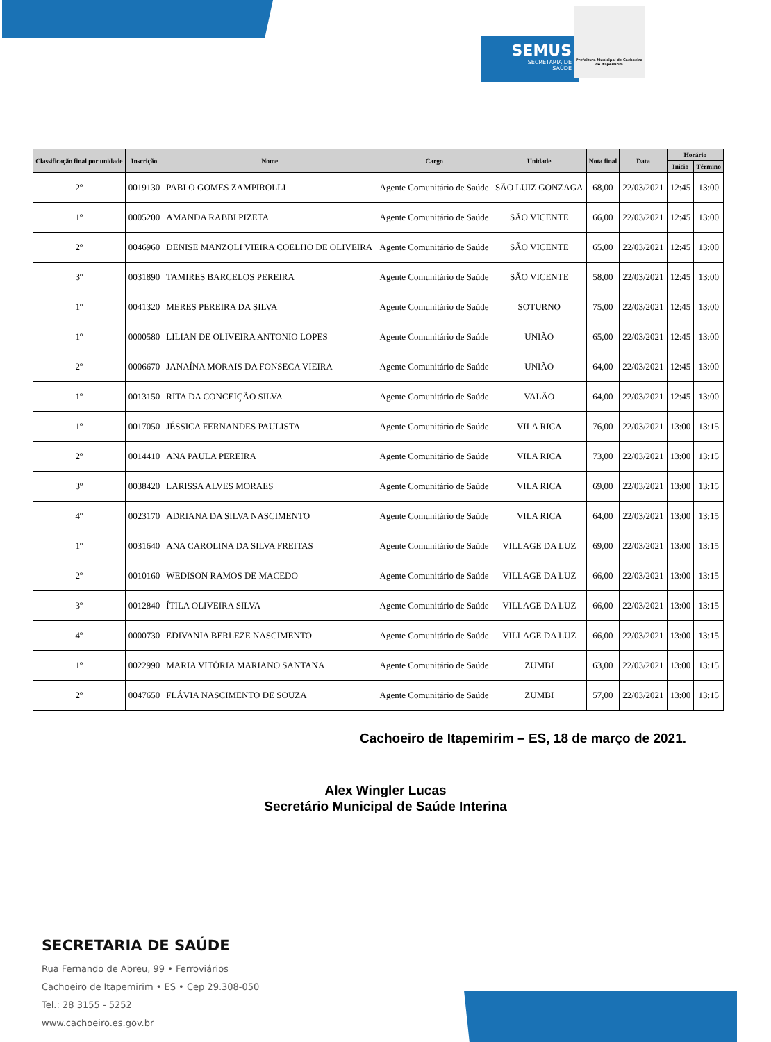SEMUS
SECRETARIA DE
SAÚDE
Prefeitura Municipal de Cachoeiro de Itapemirim
| Classificação final por unidade | Inscrição | Nome | Cargo | Unidade | Nota final | Data | Horário | |
| --- | --- | --- | --- | --- | --- | --- | --- | --- |
| | | | | | | | Inicio | Término |
| 2º | 0019130 | PABLO GOMES ZAMPIROLLI | Agente Comunitário de Saúde | SÃO LUIZ GONZAGA | 68,00 | 22/03/2021 | 12:45 | 13:00 |
| 1º | 0005200 | AMANDA RABBI PIZETA | Agente Comunitário de Saúde | SÃO VICENTE | 66,00 | 22/03/2021 | 12:45 | 13:00 |
| 2º | 0046960 | DENISE MANZOLI VIEIRA COELHO DE OLIVEIRA | Agente Comunitário de Saúde | SÃO VICENTE | 65,00 | 22/03/2021 | 12:45 | 13:00 |
| 3º | 0031890 | TAMIRES BARCELOS PEREIRA | Agente Comunitário de Saúde | SÃO VICENTE | 58,00 | 22/03/2021 | 12:45 | 13:00 |
| 1º | 0041320 | MERES PEREIRA DA SILVA | Agente Comunitário de Saúde | SOTURNO | 75,00 | 22/03/2021 | 12:45 | 13:00 |
| 1º | 0000580 | LILIAN DE OLIVEIRA ANTONIO LOPES | Agente Comunitário de Saúde | UNIÃO | 65,00 | 22/03/2021 | 12:45 | 13:00 |
| 2º | 0006670 | JANAÍNA MORAIS DA FONSECA VIEIRA | Agente Comunitário de Saúde | UNIÃO | 64,00 | 22/03/2021 | 12:45 | 13:00 |
| 1º | 0013150 | RITA DA CONCEIÇÃO SILVA | Agente Comunitário de Saúde | VALÃO | 64,00 | 22/03/2021 | 12:45 | 13:00 |
| 1º | 0017050 | JÉSSICA FERNANDES PAULISTA | Agente Comunitário de Saúde | VILA RICA | 76,00 | 22/03/2021 | 13:00 | 13:15 |
| 2º | 0014410 | ANA PAULA PEREIRA | Agente Comunitário de Saúde | VILA RICA | 73,00 | 22/03/2021 | 13:00 | 13:15 |
| 3º | 0038420 | LARISSA ALVES MORAES | Agente Comunitário de Saúde | VILA RICA | 69,00 | 22/03/2021 | 13:00 | 13:15 |
| 4º | 0023170 | ADRIANA DA SILVA NASCIMENTO | Agente Comunitário de Saúde | VILA RICA | 64,00 | 22/03/2021 | 13:00 | 13:15 |
| 1º | 0031640 | ANA CAROLINA DA SILVA FREITAS | Agente Comunitário de Saúde | VILLAGE DA LUZ | 69,00 | 22/03/2021 | 13:00 | 13:15 |
| 2º | 0010160 | WEDISON RAMOS DE MACEDO | Agente Comunitário de Saúde | VILLAGE DA LUZ | 66,00 | 22/03/2021 | 13:00 | 13:15 |
| 3º | 0012840 | ÍTILA OLIVEIRA SILVA | Agente Comunitário de Saúde | VILLAGE DA LUZ | 66,00 | 22/03/2021 | 13:00 | 13:15 |
| 4º | 0000730 | EDIVANIA BERLEZE NASCIMENTO | Agente Comunitário de Saúde | VILLAGE DA LUZ | 66,00 | 22/03/2021 | 13:00 | 13:15 |
| 1º | 0022990 | MARIA VITÓRIA MARIANO SANTANA | Agente Comunitário de Saúde | ZUMBI | 63,00 | 22/03/2021 | 13:00 | 13:15 |
| 2º | 0047650 | FLÁVIA NASCIMENTO DE SOUZA | Agente Comunitário de Saúde | ZUMBI | 57,00 | 22/03/2021 | 13:00 | 13:15 |
Cachoeiro de Itapemirim – ES, 18 de março de 2021.
Alex Wingler Lucas
Secretário Municipal de Saúde Interina
SECRETARIA DE SAÚDE
Rua Fernando de Abreu, 99 • Ferroviários
Cachoeiro de Itapemirim • ES • Cep 29.308-050
Tel.: 28 3155 - 5252
www.cachoeiro.es.gov.br